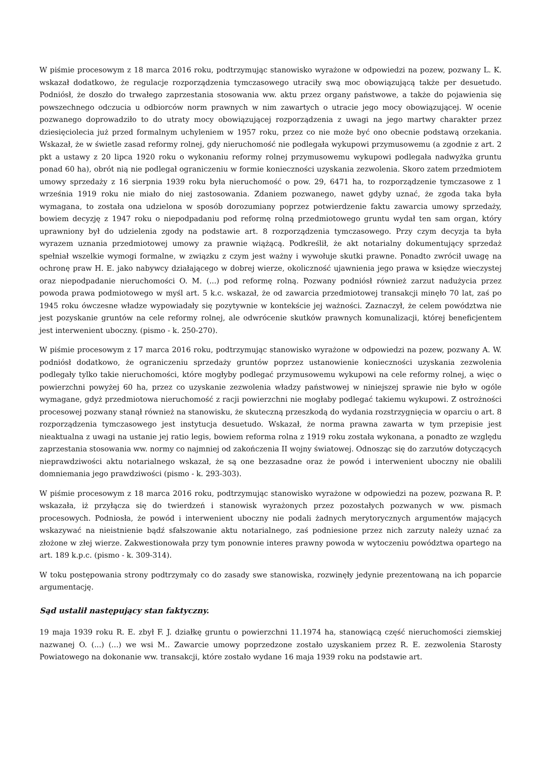W piśmie procesowym z 18 marca 2016 roku, podtrzymując stanowisko wyrażone w odpowiedzi na pozew, pozwany L. K. wskazał dodatkowo, że regulacje rozporządzenia tymczasowego utraciły swą moc obowiązującą także per desuetudo. Podniósł, że doszło do trwałego zaprzestania stosowania ww. aktu przez organy państwowe, a także do pojawienia się powszechnego odczucia u odbiorców norm prawnych w nim zawartych o utracie jego mocy obowiązującej. W ocenie pozwanego doprowadziło to do utraty mocy obowiązującej rozporządzenia z uwagi na jego martwy charakter przez dziesięciolecia już przed formalnym uchyleniem w 1957 roku, przez co nie może być ono obecnie podstawą orzekania. Wskazał, że w świetle zasad reformy rolnej, gdy nieruchomość nie podlegała wykupowi przymusowemu (a zgodnie z art. 2 pkt a ustawy z 20 lipca 1920 roku o wykonaniu reformy rolnej przymusowemu wykupowi podlegała nadwyżka gruntu ponad 60 ha), obrót nią nie podlegał ograniczeniu w formie konieczności uzyskania zezwolenia. Skoro zatem przedmiotem umowy sprzedaży z 16 sierpnia 1939 roku była nieruchomość o pow. 29, 6471 ha, to rozporządzenie tymczasowe z 1 września 1919 roku nie miało do niej zastosowania. Zdaniem pozwanego, nawet gdyby uznać, że zgoda taka była wymagana, to została ona udzielona w sposób dorozumiany poprzez potwierdzenie faktu zawarcia umowy sprzedaży, bowiem decyzję z 1947 roku o niepodpadaniu pod reformę rolną przedmiotowego gruntu wydał ten sam organ, który uprawniony był do udzielenia zgody na podstawie art. 8 rozporządzenia tymczasowego. Przy czym decyzja ta była wyrazem uznania przedmiotowej umowy za prawnie wiążącą. Podkreślił, że akt notarialny dokumentujący sprzedaż spełniał wszelkie wymogi formalne, w związku z czym jest ważny i wywołuje skutki prawne. Ponadto zwrócił uwagę na ochronę praw H. E. jako nabywcy działającego w dobrej wierze, okoliczność ujawnienia jego prawa w księdze wieczystej oraz niepodpadanie nieruchomości O. M. (...) pod reformę rolną. Pozwany podniósł również zarzut nadużycia przez powoda prawa podmiotowego w myśl art. 5 k.c. wskazał, że od zawarcia przedmiotowej transakcji minęło 70 lat, zaś po 1945 roku ówczesne władze wypowiadały się pozytywnie w kontekście jej ważności. Zaznaczył, że celem powództwa nie jest pozyskanie gruntów na cele reformy rolnej, ale odwrócenie skutków prawnych komunalizacji, której beneficjentem jest interwenient uboczny. (pismo - k. 250-270).
W piśmie procesowym z 17 marca 2016 roku, podtrzymując stanowisko wyrażone w odpowiedzi na pozew, pozwany A. W. podniósł dodatkowo, że ograniczeniu sprzedaży gruntów poprzez ustanowienie konieczności uzyskania zezwolenia podlegały tylko takie nieruchomości, które mogłyby podlegać przymusowemu wykupowi na cele reformy rolnej, a więc o powierzchni powyżej 60 ha, przez co uzyskanie zezwolenia władzy państwowej w niniejszej sprawie nie było w ogóle wymagane, gdyż przedmiotowa nieruchomość z racji powierzchni nie mogłaby podlegać takiemu wykupowi. Z ostrożności procesowej pozwany stanął również na stanowisku, że skuteczną przeszkodą do wydania rozstrzygnięcia w oparciu o art. 8 rozporządzenia tymczasowego jest instytucja desuetudo. Wskazał, że norma prawna zawarta w tym przepisie jest nieaktualna z uwagi na ustanie jej ratio legis, bowiem reforma rolna z 1919 roku została wykonana, a ponadto ze względu zaprzestania stosowania ww. normy co najmniej od zakończenia II wojny światowej. Odnosząc się do zarzutów dotyczących nieprawdziwości aktu notarialnego wskazał, że są one bezzasadne oraz że powód i interwenient uboczny nie obalili domniemania jego prawdziwości (pismo - k. 293-303).
W piśmie procesowym z 18 marca 2016 roku, podtrzymując stanowisko wyrażone w odpowiedzi na pozew, pozwana R. P. wskazała, iż przyłącza się do twierdzeń i stanowisk wyrażonych przez pozostałych pozwanych w ww. pismach procesowych. Podniosła, że powód i interwenient uboczny nie podali żadnych merytorycznych argumentów mających wskazywać na nieistnienie bądź sfałszowanie aktu notarialnego, zaś podniesione przez nich zarzuty należy uznać za złożone w złej wierze. Zakwestionowała przy tym ponownie interes prawny powoda w wytoczeniu powództwa opartego na art. 189 k.p.c. (pismo - k. 309-314).
W toku postępowania strony podtrzymały co do zasady swe stanowiska, rozwinęły jedynie prezentowaną na ich poparcie argumentację.
Sąd ustalił następujący stan faktyczny.
19 maja 1939 roku R. E. zbył F. J. działkę gruntu o powierzchni 11.1974 ha, stanowiącą część nieruchomości ziemskiej nazwanej O. (...) (...) we wsi M.. Zawarcie umowy poprzedzone zostało uzyskaniem przez R. E. zezwolenia Starosty Powiatowego na dokonanie ww. transakcji, które zostało wydane 16 maja 1939 roku na podstawie art.